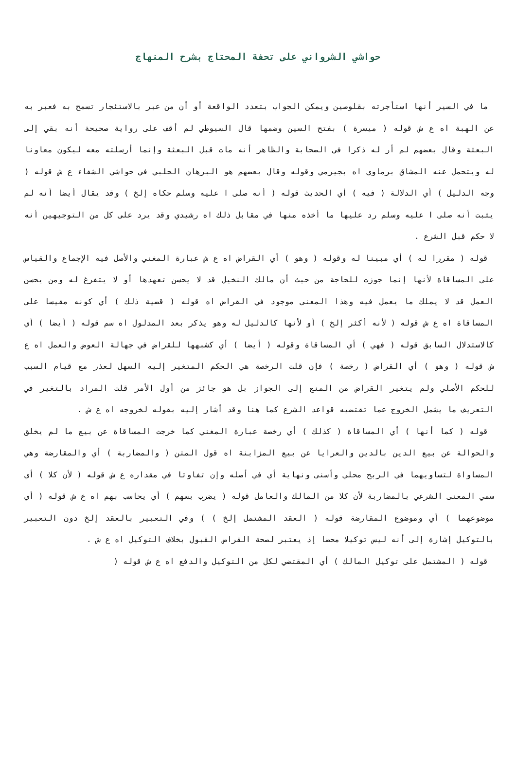حواشي الشرواني على تحفة المحتاج بشرح المنهاج
ما في السير أنها استأجرته بقلوصين ويمكن الجواب بتعدد الواقعة أو أن من عبر بالاستئجار تسمح به فعبر به عن الهبة اه ع ش قوله ( ميسرة ) بفتح السين وضمها قال السيوطي لم أقف على رواية صحيحة أنه بقي إلى البعثة وقال بعضهم لم أر له ذكرا في الصحابة والظاهر أنه مات قبل البعثة وإنما أرسلته معه ليكون معاونا له ويتحمل عنه المشاق برماوي اه بجيرمي وقوله وقال بعضهم هو البرهان الحلبي في حواشي الشفاء ع ش قوله ( وجه الدليل ) أي الدلالة ( فيه ) أي الحديث قوله ( أنه صلى ا عليه وسلم حكاه إلخ ) وقد يقال أيضا أنه لم يثبت أنه صلى ا عليه وسلم رد عليها ما أخذه منها في مقابل ذلك اه رشيدي وقد يرد على كل من التوجيهين أنه لا حكم قبل الشرع .
قوله ( مقررا له ) أي مبينا له وقوله ( وهو ) أي القراض اه ع ش عبارة المغني والأصل فيه الإجماع والقياس على المساقاة لأنها إنما جوزت للحاجة من حيث أن مالك النخيل قد لا يحسن تعهدها أو لا يتفرغ له ومن يحسن العمل قد لا يملك ما يعمل فيه وهذا المعنى موجود في القراض اه قوله ( قضية ذلك ) أي كونه مقيسا على المساقاة اه ع ش قوله ( لأنه أكثر إلخ ) أو لأنها كالدليل له وهو يذكر بعد المدلول اه سم قوله ( أيضا ) أي كالاستدلال السابق قوله ( فهي ) أي المساقاة وقوله ( أيضا ) أي كشبهها للقراض في جهالة العوض والعمل اه ع ش قوله ( وهو ) أي القراض ( رخصة ) فإن قلت الرخصة هي الحكم المتغير إليه السهل لعذر مع قيام السبب للحكم الأصلي ولم يتغير القراض من المنع إلى الجواز بل هو جائز من أول الأمر قلت المراد بالتغير في التعريف ما يشمل الخروج عما تقتضيه قواعد الشرع كما هنا وقد أشار إليه بقوله لخروجه اه ع ش .
قوله ( كما أنها ) أي المساقاة ( كذلك ) أي رخصة عبارة المغني كما خرجت المساقاة عن بيع ما لم يخلق والحوالة عن بيع الدين بالدين والعرايا عن بيع المزابنة اه قول المتن ( والمضاربة ) أي والمقارضة وهي المساواة لتساويهما في الربح محلي وأسنى ونهاية أي في أصله وإن تفاوتا في مقداره ع ش قوله ( لأن كلا ) أي سمي المعنى الشرعي بالمضاربة لأن كلا من المالك والعامل قوله ( يضرب بسهم ) أي يحاسب بهم اه ع ش قوله ( أي موضوعهما ) أي وموضوع المقارضة قوله ( العقد المشتمل إلخ ) ) وفي التعبير بالعقد إلخ دون التعبير بالتوكيل إشارة إلى أنه ليس توكيلا محضا إذ يعتبر لصحة القراض القبول بخلاف التوكيل اه ع ش .
قوله ( المشتمل على توكيل المالك ) أي المقتضي لكل من التوكيل والدفع اه ع ش قوله (